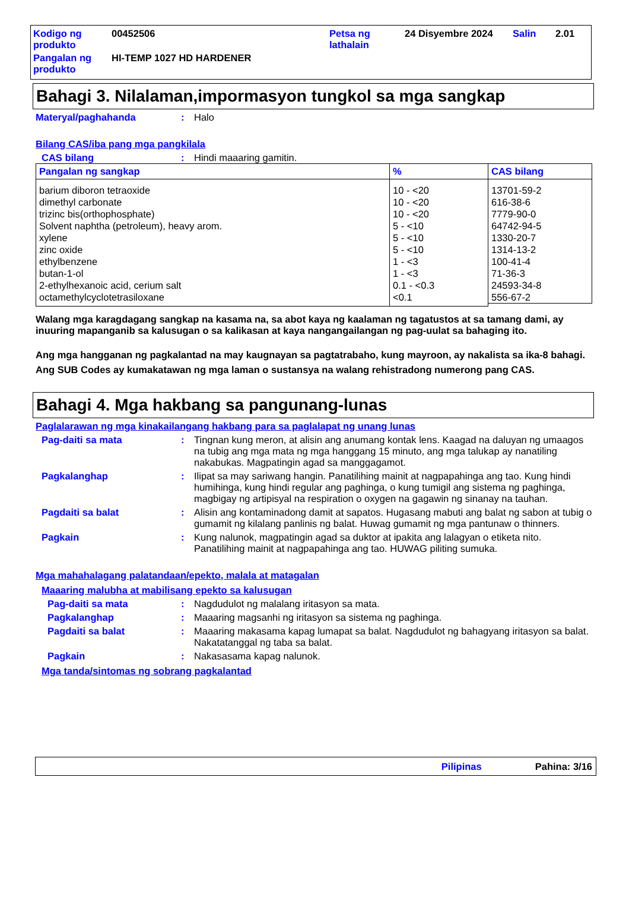| Kodigo ng produkto | 00452506 | Petsa ng lathalain | 24 Disyembre 2024 | Salin | 2.01 |
| Pangalan ng produkto | HI-TEMP 1027 HD HARDENER | | | | |
Bahagi 3. Nilalaman,impormasyon tungkol sa mga sangkap
Materyal/paghahanda : Halo
Bilang CAS/iba pang mga pangkilala
CAS bilang : Hindi maaaring gamitin.
| Pangalan ng sangkap | % | CAS bilang |
| --- | --- | --- |
| barium diboron tetraoxide dimethyl carbonate trizinc bis(orthophosphate) Solvent naphtha (petroleum), heavy arom. xylene zinc oxide ethylbenzene butan-1-ol 2-ethylhexanoic acid, cerium salt octamethylcyclotetrasiloxane | 10 - <20 10 - <20 10 - <20 5 - <10 5 - <10 5 - <10 1 - <3 1 - <3 0.1 - <0.3 <0.1 | 13701-59-2 616-38-6 7779-90-0 64742-94-5 1330-20-7 1314-13-2 100-41-4 71-36-3 24593-34-8 556-67-2 |
Walang mga karagdagang sangkap na kasama na, sa abot kaya ng kaalaman ng tagatustos at sa tamang dami, ay inuuring mapanganib sa kalusugan o sa kalikasan at kaya nangangailangan ng pag-uulat sa bahaging ito.
Ang mga hangganan ng pagkalantad na may kaugnayan sa pagtatrabaho, kung mayroon, ay nakalista sa ika-8 bahagi.
Ang SUB Codes ay kumakatawan ng mga laman o sustansya na walang rehistradong numerong pang CAS.
Bahagi 4. Mga hakbang sa pangunang-lunas
Paglalarawan ng mga kinakailangang hakbang para sa paglalapat ng unang lunas
Pag-daiti sa mata : Tingnan kung meron, at alisin ang anumang kontak lens. Kaagad na daluyan ng umaagos na tubig ang mga mata ng mga hanggang 15 minuto, ang mga talukap ay nanatiling nakabukas. Magpatingin agad sa manggagamot.
Pagkalanghap : Ilipat sa may sariwang hangin. Panatilihing mainit at nagpapahinga ang tao. Kung hindi humihinga, kung hindi regular ang paghinga, o kung tumigil ang sistema ng paghinga, magbigay ng artipisyal na respiration o oxygen na gagawin ng sinanay na tauhan.
Pagdaiti sa balat : Alisin ang kontaminadong damit at sapatos. Hugasang mabuti ang balat ng sabon at tubig o gumamit ng kilalang panlinis ng balat. Huwag gumamit ng mga pantunaw o thinners.
Pagkain : Kung nalunok, magpatingin agad sa duktor at ipakita ang lalagyan o etiketa nito. Panatilihing mainit at nagpapahinga ang tao. HUWAG piliting sumuka.
Mga mahahalagang palatandaan/epekto, malala at matagalan
Maaaring malubha at mabilisang epekto sa kalusugan
Pag-daiti sa mata : Nagdudulot ng malalang iritasyon sa mata.
Pagkalanghap : Maaaring magsanhi ng iritasyon sa sistema ng paghinga.
Pagdaiti sa balat : Maaaring makasama kapag lumapat sa balat. Nagdudulot ng bahagyang iritasyon sa balat. Nakatatanggal ng taba sa balat.
Pagkain : Nakasasama kapag nalunok.
Mga tanda/sintomas ng sobrang pagkalantad
Pilipinas Pahina: 3/16